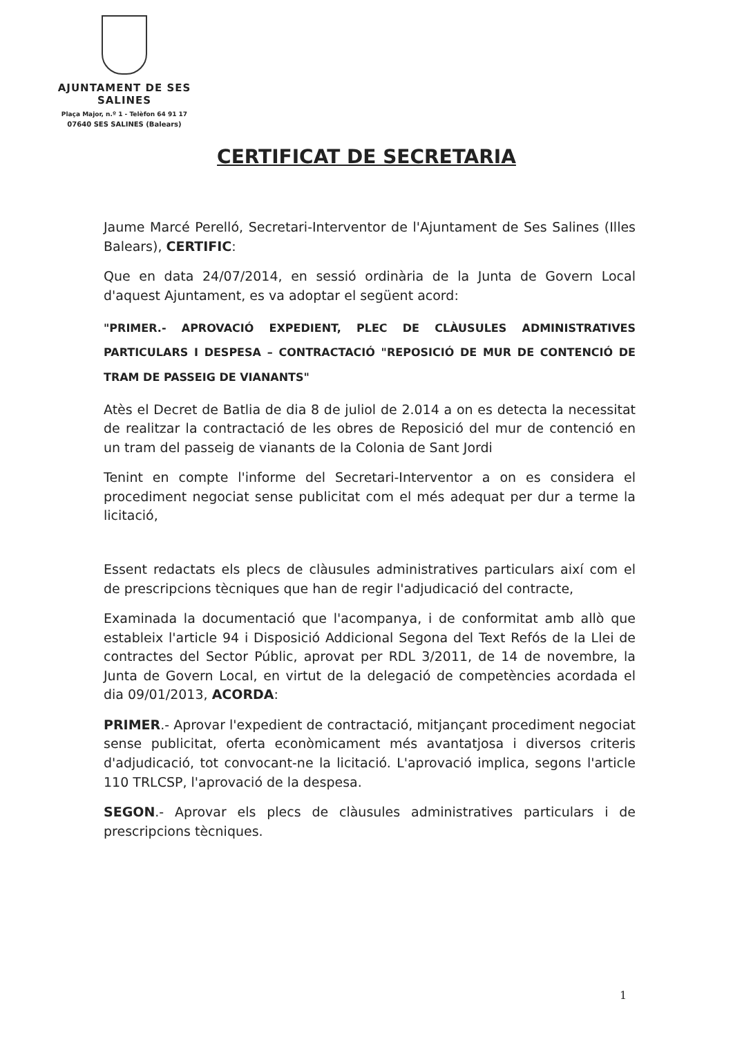AJUNTAMENT DE SES SALINES
Plaça Major, n.º 1 - Telèfon 64 91 17
07640 SES SALINES (Balears)
CERTIFICAT DE SECRETARIA
Jaume Marcé Perelló, Secretari-Interventor de l'Ajuntament de Ses Salines (Illes Balears), CERTIFIC:
Que en data 24/07/2014, en sessió ordinària de la Junta de Govern Local d'aquest Ajuntament, es va adoptar el següent acord:
"PRIMER.- APROVACIÓ EXPEDIENT, PLEC DE CLÀUSULES ADMINISTRATIVES PARTICULARS I DESPESA – CONTRACTACIÓ "REPOSICIÓ DE MUR DE CONTENCIÓ DE TRAM DE PASSEIG DE VIANANTS"
Atès el Decret de Batlia de dia 8 de juliol de 2.014 a on es detecta la necessitat de realitzar la contractació de les obres de Reposició del mur de contenció en un tram del passeig de vianants de la Colonia de Sant Jordi
Tenint en compte l'informe del Secretari-Interventor a on es considera el procediment negociat sense publicitat com el més adequat per dur a terme la licitació,
Essent redactats els plecs de clàusules administratives particulars així com el de prescripcions tècniques que han de regir l'adjudicació del contracte,
Examinada la documentació que l'acompanya, i de conformitat amb allò que estableix l'article 94 i Disposició Addicional Segona del Text Refós de la Llei de contractes del Sector Públic, aprovat per RDL 3/2011, de 14 de novembre, la Junta de Govern Local, en virtut de la delegació de competències acordada el dia 09/01/2013, ACORDA:
PRIMER.- Aprovar l'expedient de contractació, mitjançant procediment negociat sense publicitat, oferta econòmicament més avantatjosa i diversos criteris d'adjudicació, tot convocant-ne la licitació. L'aprovació implica, segons l'article 110 TRLCSP, l'aprovació de la despesa.
SEGON.- Aprovar els plecs de clàusules administratives particulars i de prescripcions tècniques.
1